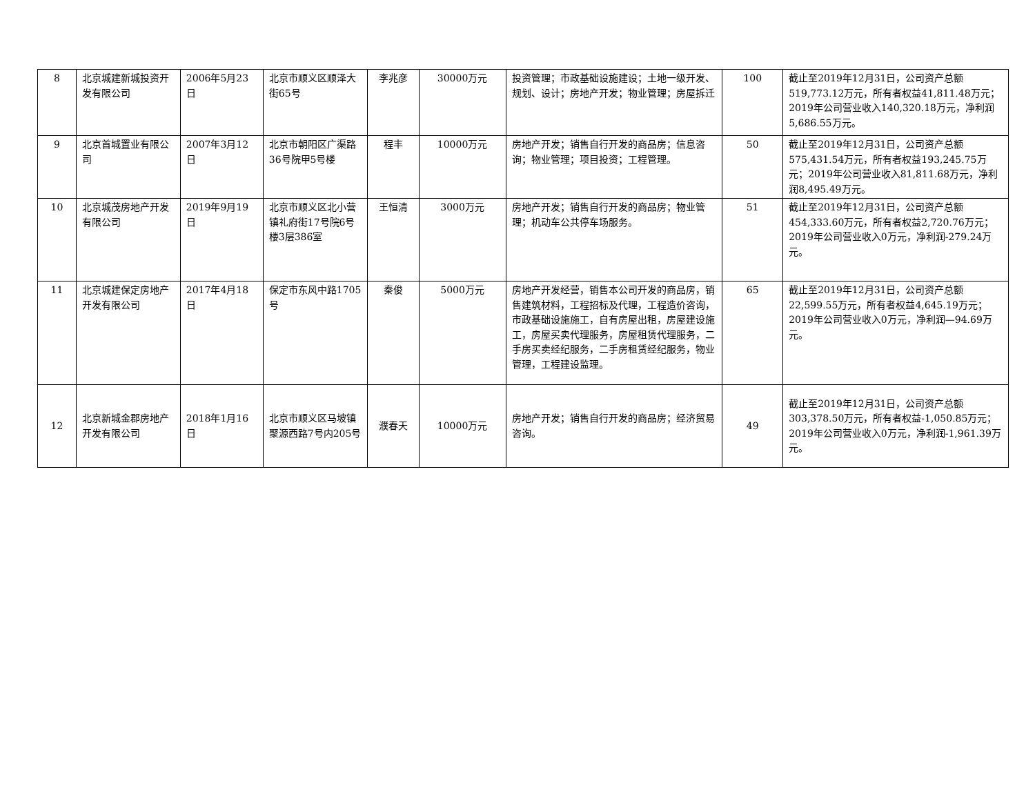| 8 | 北京城建新城投资开发有限公司 | 2006年5月23日 | 北京市顺义区顺泽大街65号 | 李兆彦 | 30000万元 | 投资管理；市政基础设施建设；土地一级开发、规划、设计；房地产开发；物业管理；房屋拆迁 | 100 | 截止至2019年12月31日，公司资产总额519,773.12万元，所有者权益41,811.48万元；2019年公司营业收入140,320.18万元，净利润5,686.55万元。 |
| 9 | 北京首城置业有限公司 | 2007年3月12日 | 北京市朝阳区广渠路36号院甲5号楼 | 程丰 | 10000万元 | 房地产开发；销售自行开发的商品房；信息咨询；物业管理；项目投资；工程管理。 | 50 | 截止至2019年12月31日，公司资产总额575,431.54万元，所有者权益193,245.75万元；2019年公司营业收入81,811.68万元，净利润8,495.49万元。 |
| 10 | 北京城茂房地产开发有限公司 | 2019年9月19日 | 北京市顺义区北小营镇礼府街17号院6号楼3层386室 | 王恒清 | 3000万元 | 房地产开发；销售自行开发的商品房；物业管理；机动车公共停车场服务。 | 51 | 截止至2019年12月31日，公司资产总额454,333.60万元，所有者权益2,720.76万元；2019年公司营业收入0万元，净利润-279.24万元。 |
| 11 | 北京城建保定房地产开发有限公司 | 2017年4月18日 | 保定市东风中路1705号 | 秦俊 | 5000万元 | 房地产开发经营，销售本公司开发的商品房，销售建筑材料，工程招标及代理，工程造价咨询，市政基础设施施工，自有房屋出租，房屋建设施工，房屋买卖代理服务，房屋租赁代理服务，二手房买卖经纪服务，二手房租赁经纪服务，物业管理，工程建设监理。 | 65 | 截止至2019年12月31日，公司资产总额22,599.55万元，所有者权益4,645.19万元；2019年公司营业收入0万元，净利润—94.69万元。 |
| 12 | 北京新城金郡房地产开发有限公司 | 2018年1月16日 | 北京市顺义区马坡镇聚源西路7号内205号 | 濮春天 | 10000万元 | 房地产开发；销售自行开发的商品房；经济贸易咨询。 | 49 | 截止至2019年12月31日，公司资产总额303,378.50万元，所有者权益-1,050.85万元；2019年公司营业收入0万元，净利润-1,961.39万元。 |